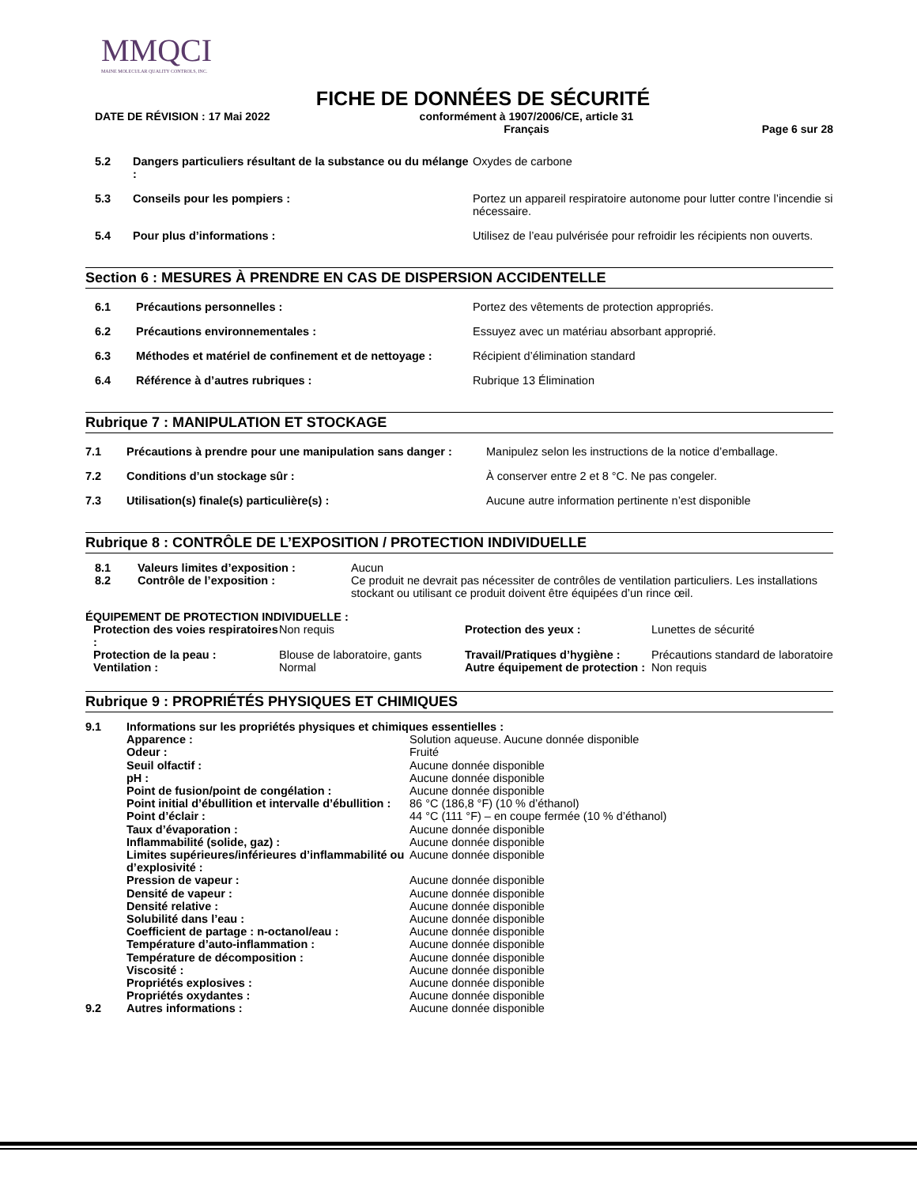MMQCI
MAINE MOLECULAR QUALITY CONTROLS, INC.
FICHE DE DONNÉES DE SÉCURITÉ
DATE DE RÉVISION : 17 Mai 2022 conformément à 1907/2006/CE, article 31
Français
Page 6 sur 28
| 5.2 | Dangers particuliers résultant de la substance ou du mélange : | Oxydes de carbone |
| 5.3 | Conseils pour les pompiers : | Portez un appareil respiratoire autonome pour lutter contre l’incendie si nécessaire. |
| 5.4 | Pour plus d’informations : | Utilisez de l’eau pulvérisée pour refroidir les récipients non ouverts. |
Section 6 : MESURES À PRENDRE EN CAS DE DISPERSION ACCIDENTELLE
| 6.1 | Précautions personnelles : | Portez des vêtements de protection appropriés. |
| 6.2 | Précautions environnementales : | Essuyez avec un matériau absorbant approprié. |
| 6.3 | Méthodes et matériel de confinement et de nettoyage : | Récipient d’élimination standard |
| 6.4 | Référence à d’autres rubriques : | Rubrique 13 Élimination |
Rubrique 7 : MANIPULATION ET STOCKAGE
| 7.1 | Précautions à prendre pour une manipulation sans danger : | Manipulez selon les instructions de la notice d’emballage. |
| 7.2 | Conditions d’un stockage sûr : | À conserver entre 2 et 8 °C. Ne pas congeler. |
| 7.3 | Utilisation(s) finale(s) particulière(s) : | Aucune autre information pertinente n’est disponible |
Rubrique 8 : CONTRÔLE DE L’EXPOSITION / PROTECTION INDIVIDUELLE
| 8.1 | Valeurs limites d’exposition : | Aucun |
| 8.2 | Contrôle de l’exposition : | Ce produit ne devrait pas nécessiter de contrôles de ventilation particuliers. Les installations stockant ou utilisant ce produit doivent être équipées d’un rince œil. |
ÉQUIPEMENT DE PROTECTION INDIVIDUELLE :
| Protection des voies respiratoires : | Non requis | Protection des yeux : | Lunettes de sécurité |
| Protection de la peau : | Blouse de laboratoire, gants | Travail/Pratiques d’hygiène : | Précautions standard de laboratoire |
| Ventilation : | Normal | Autre équipement de protection : | Non requis |
Rubrique 9 : PROPRIÉTÉS PHYSIQUES ET CHIMIQUES
| 9.1 | Informations sur les propriétés physiques et chimiques essentielles : | |
| | Apparence : | Solution aqueuse. Aucune donnée disponible |
| | Odeur : | Fruité |
| | Seuil olfactif : | Aucune donnée disponible |
| | pH : | Aucune donnée disponible |
| | Point de fusion/point de congélation : | Aucune donnée disponible |
| | Point initial d’ébullition et intervalle d’ébullition : | 86 °C (186,8 °F) (10 % d’éthanol) |
| | Point d’éclair : | 44 °C (111 °F) – en coupe fermée (10 % d’éthanol) |
| | Taux d’évaporation : | Aucune donnée disponible |
| | Inflammabilité (solide, gaz) : | Aucune donnée disponible |
| | Limites supérieures/inférieures d’inflammabilité ou d’explosivité : | Aucune donnée disponible |
| | Pression de vapeur : | Aucune donnée disponible |
| | Densité de vapeur : | Aucune donnée disponible |
| | Densité relative : | Aucune donnée disponible |
| | Solubilité dans l’eau : | Aucune donnée disponible |
| | Coefficient de partage : n-octanol/eau : | Aucune donnée disponible |
| | Température d’auto-inflammation : | Aucune donnée disponible |
| | Température de décomposition : | Aucune donnée disponible |
| | Viscosité : | Aucune donnée disponible |
| | Propriétés explosives : | Aucune donnée disponible |
| | Propriétés oxydantes : | Aucune donnée disponible |
| 9.2 | Autres informations : | Aucune donnée disponible |